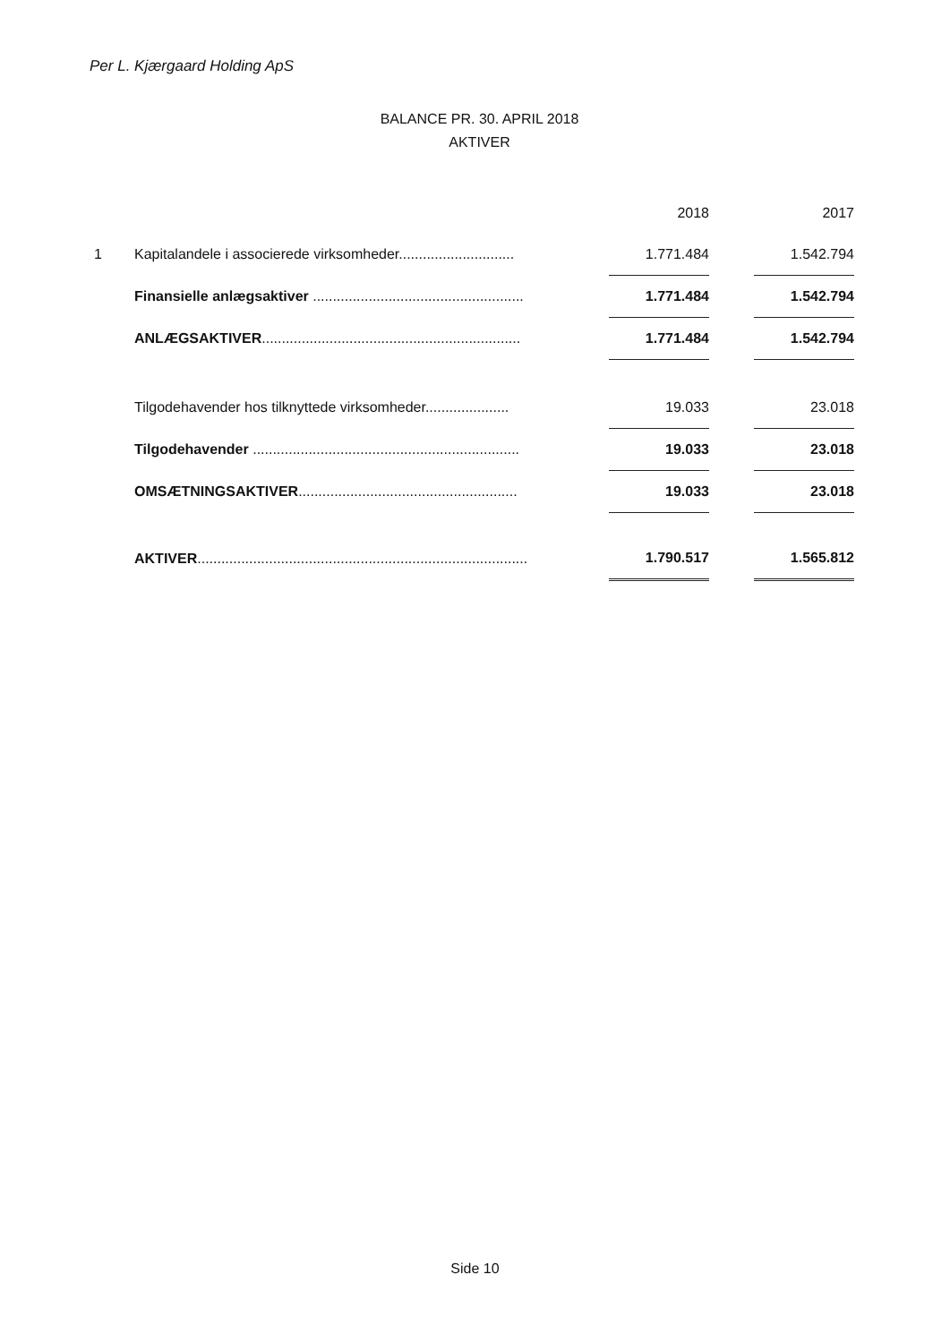Per L. Kjærgaard Holding ApS
BALANCE PR. 30. APRIL 2018
AKTIVER
| | | | 2018 | | 2017 |
| 1 | Kapitalandele i associerede virksomheder............................. | | 1.771.484 | | 1.542.794 |
| | Finansielle anlægsaktiver ..................................................... | | 1.771.484 | | 1.542.794 |
| | ANLÆGSAKTIVER ................................................................. | | 1.771.484 | | 1.542.794 |
| | Tilgodehavender hos tilknyttede virksomheder..................... | | 19.033 | | 23.018 |
| | Tilgodehavender ................................................................... | | 19.033 | | 23.018 |
| | OMSÆTNINGSAKTIVER ....................................................... | | 19.033 | | 23.018 |
| | AKTIVER ................................................................................... | | 1.790.517 | | 1.565.812 |
Side 10